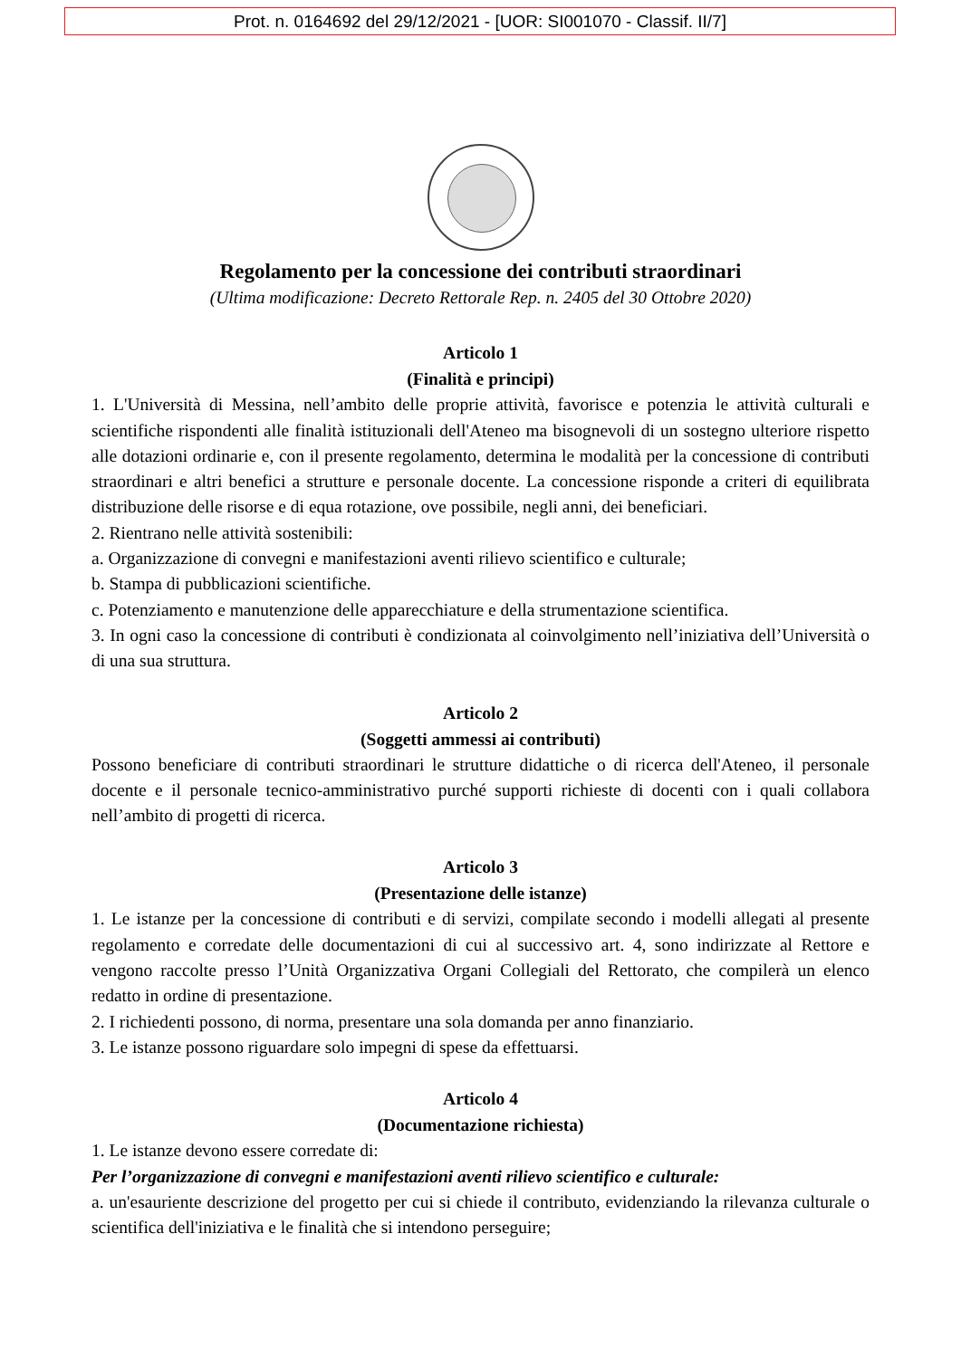Prot. n. 0164692 del 29/12/2021 - [UOR: SI001070 - Classif. II/7]
Regolamento per la concessione dei contributi straordinari
(Ultima modificazione: Decreto Rettorale Rep. n. 2405 del 30 Ottobre 2020)
Articolo 1
(Finalità e principi)
1. L'Università di Messina, nell’ambito delle proprie attività, favorisce e potenzia le attività culturali e scientifiche rispondenti alle finalità istituzionali dell'Ateneo ma bisognevoli di un sostegno ulteriore rispetto alle dotazioni ordinarie e, con il presente regolamento, determina le modalità per la concessione di contributi straordinari e altri benefici a strutture e personale docente. La concessione risponde a criteri di equilibrata distribuzione delle risorse e di equa rotazione, ove possibile, negli anni, dei beneficiari.
2. Rientrano nelle attività sostenibili:
a. Organizzazione di convegni e manifestazioni aventi rilievo scientifico e culturale;
b. Stampa di pubblicazioni scientifiche.
c. Potenziamento e manutenzione delle apparecchiature e della strumentazione scientifica.
3. In ogni caso la concessione di contributi è condizionata al coinvolgimento nell’iniziativa dell’Università o di una sua struttura.
Articolo 2
(Soggetti ammessi ai contributi)
Possono beneficiare di contributi straordinari le strutture didattiche o di ricerca dell'Ateneo, il personale docente e il personale tecnico-amministrativo purché supporti richieste di docenti con i quali collabora nell’ambito di progetti di ricerca.
Articolo 3
(Presentazione delle istanze)
1. Le istanze per la concessione di contributi e di servizi, compilate secondo i modelli allegati al presente regolamento e corredate delle documentazioni di cui al successivo art. 4, sono indirizzate al Rettore e vengono raccolte presso l’Unità Organizzativa Organi Collegiali del Rettorato, che compilerà un elenco redatto in ordine di presentazione.
2. I richiedenti possono, di norma, presentare una sola domanda per anno finanziario.
3. Le istanze possono riguardare solo impegni di spese da effettuarsi.
Articolo 4
(Documentazione richiesta)
1. Le istanze devono essere corredate di:
Per l’organizzazione di convegni e manifestazioni aventi rilievo scientifico e culturale:
a. un'esauriente descrizione del progetto per cui si chiede il contributo, evidenziando la rilevanza culturale o scientifica dell'iniziativa e le finalità che si intendono perseguire;